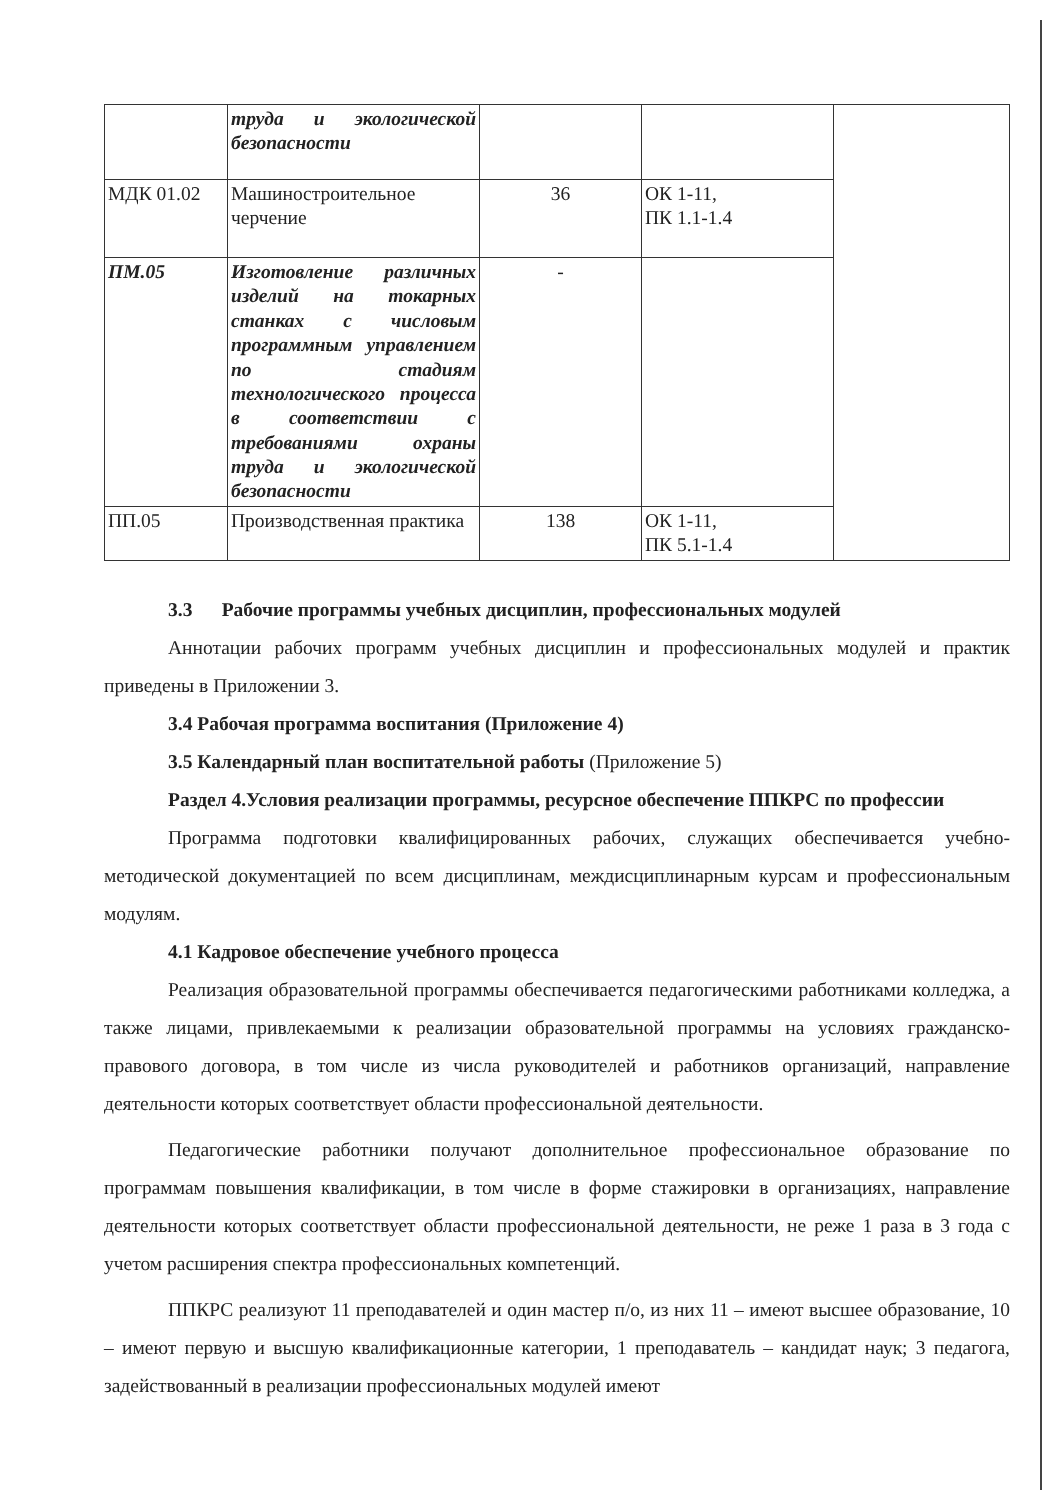| | труда и экологической безопасности | | | |
| МДК 01.02 | Машиностроительное черчение | 36 | ОК 1-11, ПК 1.1-1.4 | |
| ПМ.05 | Изготовление различных изделий на токарных станках с числовым программным управлением по стадиям технологического процесса в соответствии с требованиями охраны труда и экологической безопасности | - | | |
| ПП.05 | Производственная практика | 138 | ОК 1-11, ПК 5.1-1.4 | |
3.3 Рабочие программы учебных дисциплин, профессиональных модулей
Аннотации рабочих программ учебных дисциплин и профессиональных модулей и практик приведены в Приложении 3.
3.4 Рабочая программа воспитания (Приложение 4)
3.5 Календарный план воспитательной работы (Приложение 5)
Раздел 4.Условия реализации программы, ресурсное обеспечение ППКРС по профессии
Программа подготовки квалифицированных рабочих, служащих обеспечивается учебно-методической документацией по всем дисциплинам, междисциплинарным курсам и профессиональным модулям.
4.1 Кадровое обеспечение учебного процесса
Реализация образовательной программы обеспечивается педагогическими работниками колледжа, а также лицами, привлекаемыми к реализации образовательной программы на условиях гражданско-правового договора, в том числе из числа руководителей и работников организаций, направление деятельности которых соответствует области профессиональной деятельности.
Педагогические работники получают дополнительное профессиональное образование по программам повышения квалификации, в том числе в форме стажировки в организациях, направление деятельности которых соответствует области профессиональной деятельности, не реже 1 раза в 3 года с учетом расширения спектра профессиональных компетенций.
ППКРС реализуют 11 преподавателей и один мастер п/о, из них 11 – имеют высшее образование, 10 – имеют первую и высшую квалификационные категории, 1 преподаватель – кандидат наук; 3 педагога, задействованный в реализации профессиональных модулей имеют